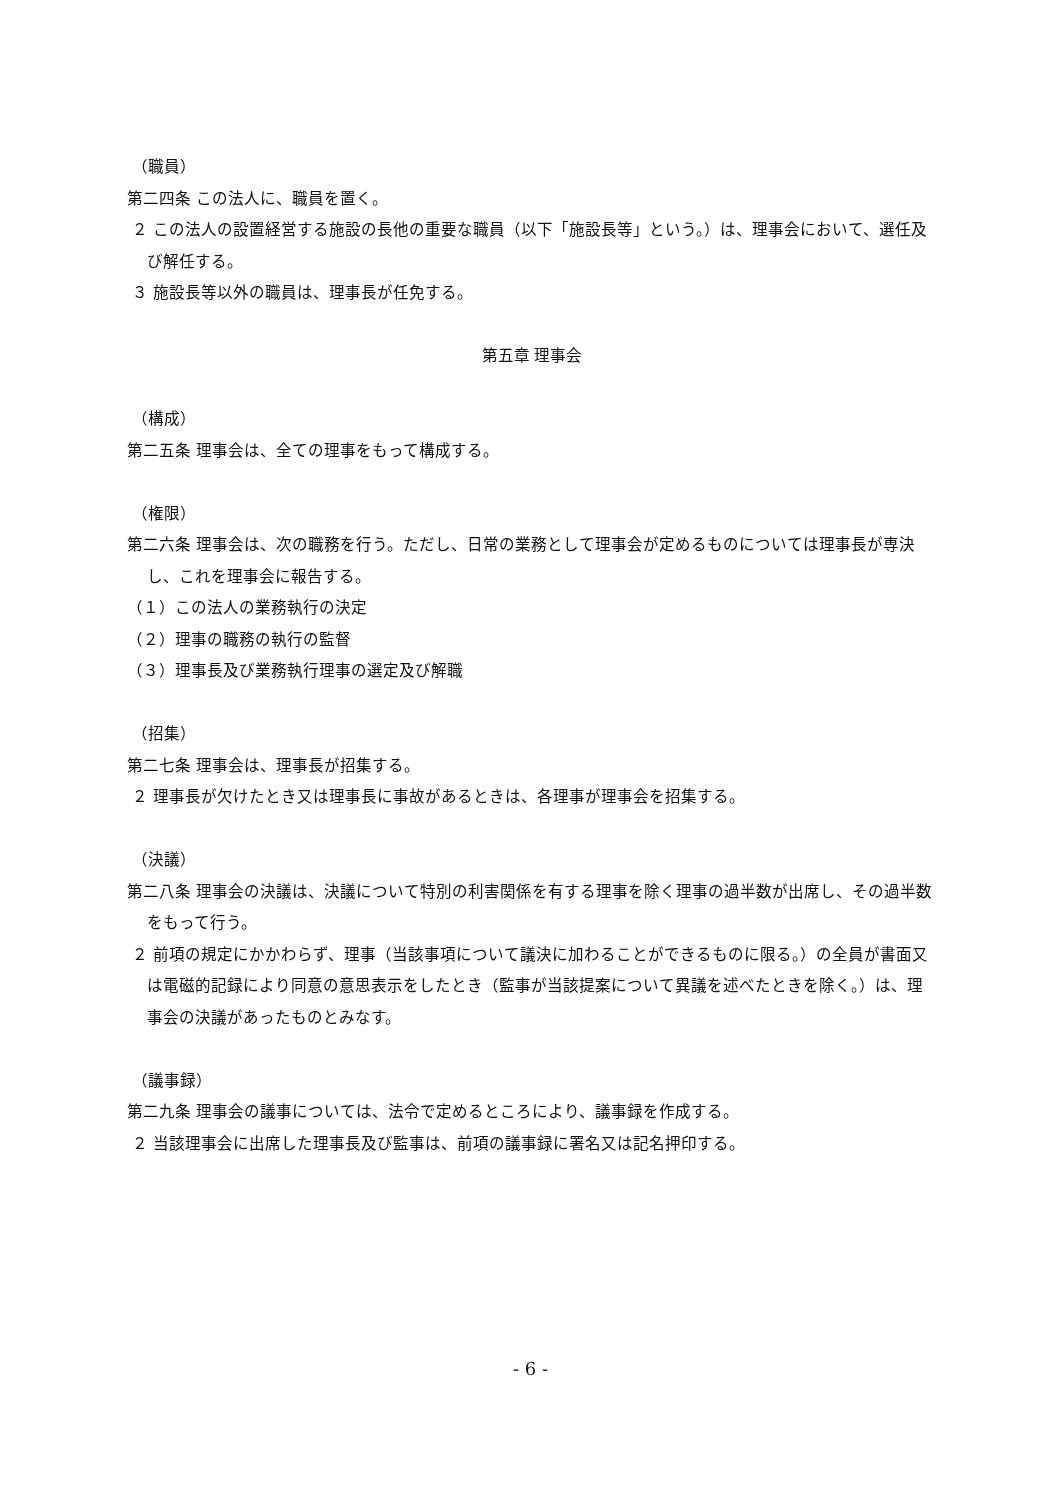（職員）
第二四条 この法人に、職員を置く。
２ この法人の設置経営する施設の長他の重要な職員（以下「施設長等」という。）は、理事会において、選任及び解任する。
３ 施設長等以外の職員は、理事長が任免する。
第五章 理事会
（構成）
第二五条 理事会は、全ての理事をもって構成する。
（権限）
第二六条 理事会は、次の職務を行う。ただし、日常の業務として理事会が定めるものについては理事長が専決し、これを理事会に報告する。
（１）この法人の業務執行の決定
（２）理事の職務の執行の監督
（３）理事長及び業務執行理事の選定及び解職
（招集）
第二七条 理事会は、理事長が招集する。
２ 理事長が欠けたとき又は理事長に事故があるときは、各理事が理事会を招集する。
（決議）
第二八条 理事会の決議は、決議について特別の利害関係を有する理事を除く理事の過半数が出席し、その過半数をもって行う。
２ 前項の規定にかかわらず、理事（当該事項について議決に加わることができるものに限る。）の全員が書面又は電磁的記録により同意の意思表示をしたとき（監事が当該提案について異議を述べたときを除く。）は、理事会の決議があったものとみなす。
（議事録）
第二九条 理事会の議事については、法令で定めるところにより、議事録を作成する。
２ 当該理事会に出席した理事長及び監事は、前項の議事録に署名又は記名押印する。
- 6 -